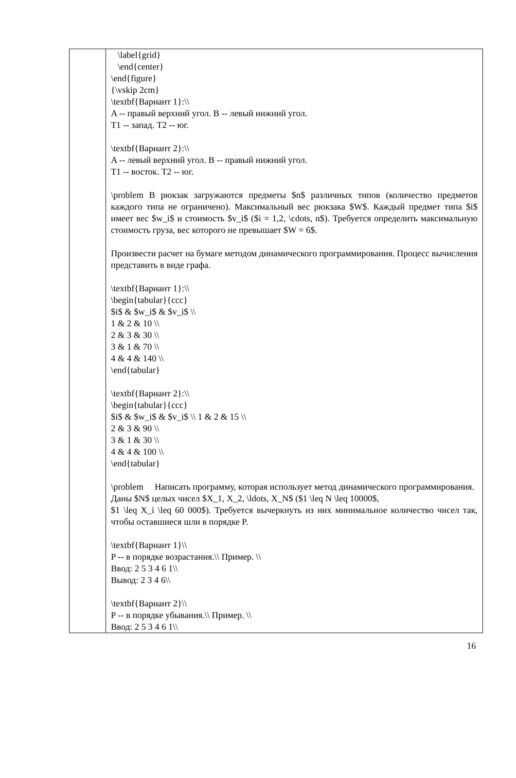| | \label{grid} \end{center} \end{figure} {\vskip 2cm} \textbf{Вариант 1}:\\ A -- правый верхний угол. B -- левый нижний угол. T1 -- запад. T2 -- юг. \textbf{Вариант 2}:\\ A -- левый верхний угол. B -- правый нижний угол. T1 -- восток. T2 -- юг. \problem В рюкзак загружаются предметы $n$ различных типов (количество предметов каждого типа не ограничено). Максимальный вес рюкзака $W$. Каждый предмет типа $i$ имеет вес $w_i$ и стоимость $v_i$ ($i = 1,2, \cdots, n$). Требуется определить максимальную стоимость груза, вес которого не превышает $W = 6$. Произвести расчет на бумаге методом динамического программирования. Процесс вычисления представить в виде графа. \textbf{Вариант 1}:\\ \begin{tabular}{ccc} $i$ & $w_i$ & $v_i$ \\ 1 & 2 & 10 \\ 2 & 3 & 30 \\ 3 & 1 & 70 \\ 4 & 4 & 140 \\ \end{tabular} \textbf{Вариант 2}:\\ \begin{tabular}{ccc} $i$ & $w_i$ & $v_i$ \\ 1 & 2 & 15 \\ 2 & 3 & 90 \\ 3 & 1 & 30 \\ 4 & 4 & 100 \\ \end{tabular} \problem Написать программу, которая использует метод динамического программирования. Даны $N$ целых чисел $X_1, X_2, \ldots, X_N$ ($1 \leq N \leq 10000$, $1 \leq X_i \leq 60 000$). Требуется вычеркнуть из них минимальное количество чисел так, чтобы оставшиеся шли в порядке P. \textbf{Вариант 1}\\ P -- в порядке возрастания.\\ Пример. \\ Ввод: 2 5 3 4 6 1\\ Вывод: 2 3 4 6\\ \textbf{Вариант 2}\\ P -- в порядке убывания.\\ Пример. \\ Ввод: 2 5 3 4 6 1\\ |
16